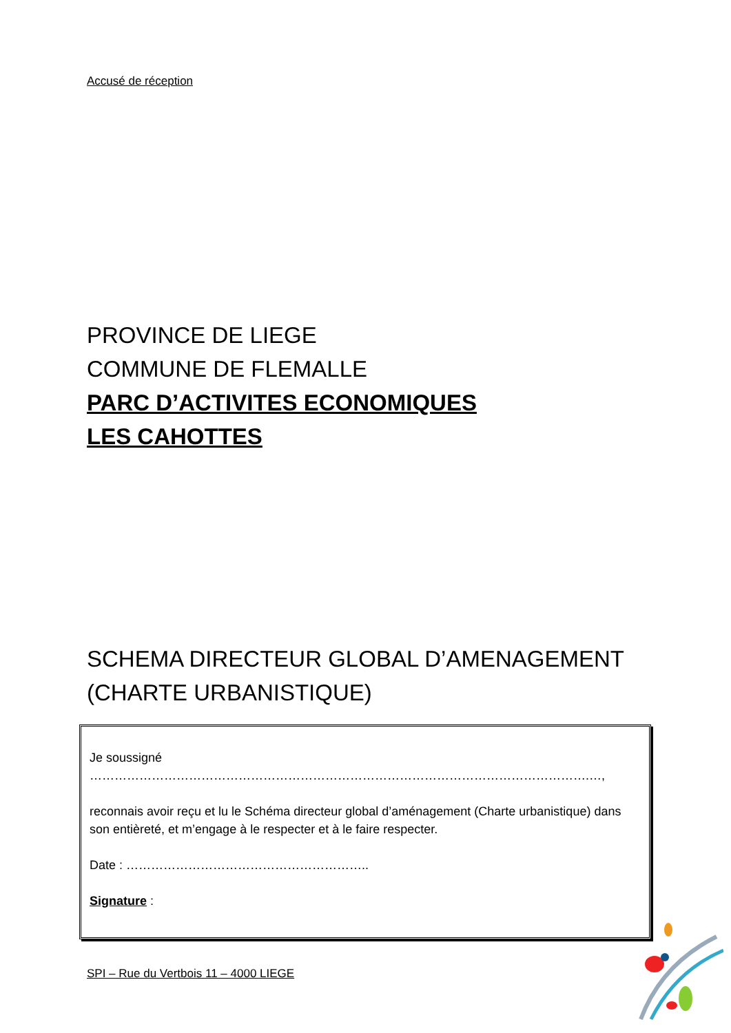Accusé de réception
PROVINCE DE LIEGE
COMMUNE DE FLEMALLE
PARC D’ACTIVITES ECONOMIQUES
LES CAHOTTES
SCHEMA DIRECTEUR GLOBAL D’AMENAGEMENT
(CHARTE URBANISTIQUE)
Je soussigné ………………………………………………………………………………………………………….…,
reconnais avoir reçu et lu le Schéma directeur global d’aménagement (Charte urbanistique) dans son entièreté, et m’engage à le respecter et à le faire respecter.
Date : …………………………………………………..
Signature :
SPI – Rue du Vertbois 11 – 4000 LIEGE